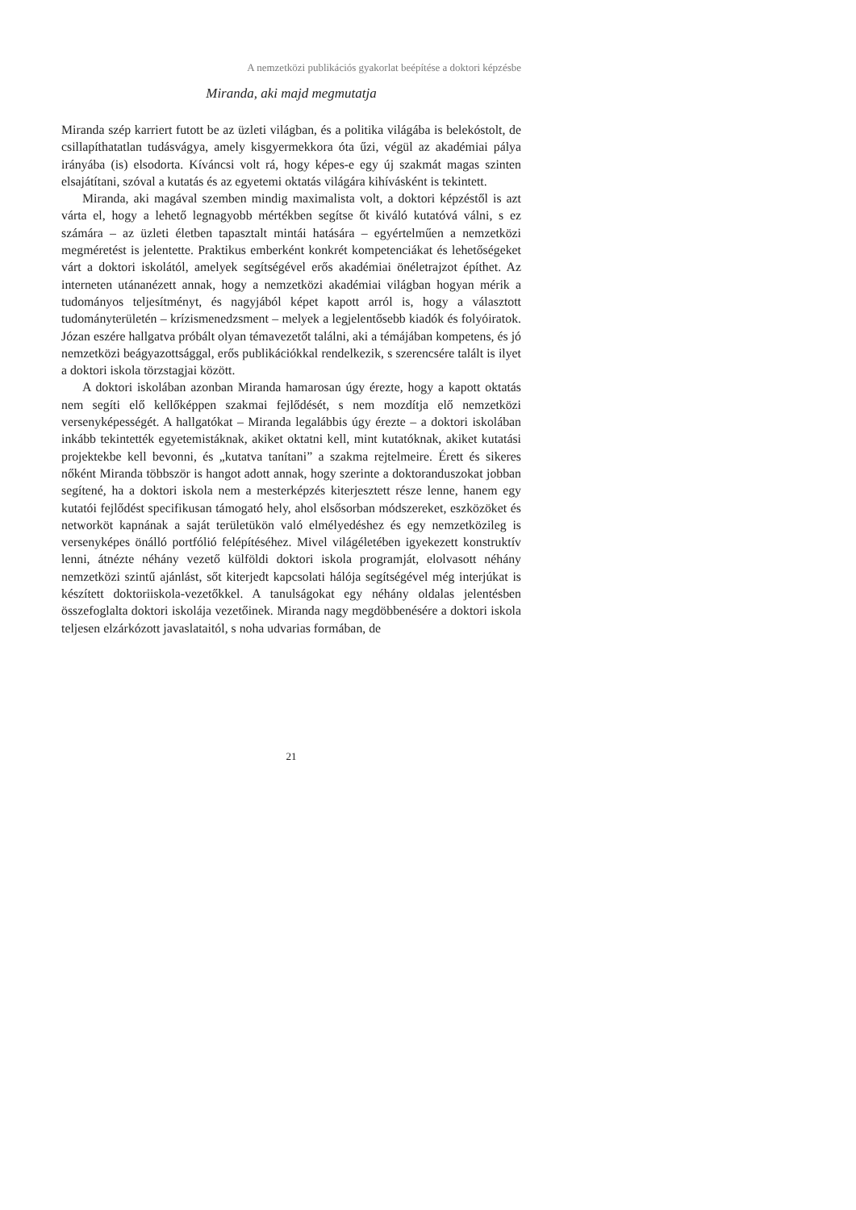A nemzetközi publikációs gyakorlat beépítése a doktori képzésbe
Miranda, aki majd megmutatja
Miranda szép karriert futott be az üzleti világban, és a politika világába is belekóstolt, de csillapíthatatlan tudásvágya, amely kisgyermekkora óta űzi, végül az akadémiai pálya irányába (is) elsodorta. Kíváncsi volt rá, hogy képes-e egy új szakmát magas szinten elsajátítani, szóval a kutatás és az egyetemi oktatás világára kihívásként is tekintett.
Miranda, aki magával szemben mindig maximalista volt, a doktori képzéstől is azt várta el, hogy a lehető legnagyobb mértékben segítse őt kiváló kutatóvá válni, s ez számára – az üzleti életben tapasztalt mintái hatására – egyértelműen a nemzetközi megméretést is jelentette. Praktikus emberként konkrét kompetenciákat és lehetőségeket várt a doktori iskolától, amelyek segítségével erős akadémiai önéletrajzot építhet. Az interneten utánanézett annak, hogy a nemzetközi akadémiai világban hogyan mérik a tudományos teljesítményt, és nagyjából képet kapott arról is, hogy a választott tudományterületén – krízismenedzsment – melyek a legjelentősebb kiadók és folyóiratok. Józan eszére hallgatva próbált olyan témavezetőt találni, aki a témájában kompetens, és jó nemzetközi beágyazottsággal, erős publikációkkal rendelkezik, s szerencsére talált is ilyet a doktori iskola törzstagjai között.
A doktori iskolában azonban Miranda hamarosan úgy érezte, hogy a kapott oktatás nem segíti elő kellőképpen szakmai fejlődését, s nem mozdítja elő nemzetközi versenyképességét. A hallgatókat – Miranda legalábbis úgy érezte – a doktori iskolában inkább tekintették egyetemistáknak, akiket oktatni kell, mint kutatóknak, akiket kutatási projektekbe kell bevonni, és „kutatva tanítani” a szakma rejtelmeire. Érett és sikeres nőként Miranda többször is hangot adott annak, hogy szerinte a doktoranduszokat jobban segítené, ha a doktori iskola nem a mesterképzés kiterjesztett része lenne, hanem egy kutatói fejlődést specifikusan támogató hely, ahol elsősorban módszereket, eszközöket és networköt kapnának a saját területükön való elmélyedéshez és egy nemzetközileg is versenyképes önálló portfólió felépítéséhez. Mivel világéletében igyekezett konstruktív lenni, átnézte néhány vezető külföldi doktori iskola programját, elolvasott néhány nemzetközi szintű ajánlást, sőt kiterjedt kapcsolati hálója segítségével még interjúkat is készített doktoriiskola-vezetőkkel. A tanulságokat egy néhány oldalas jelentésben összefoglalta doktori iskolája vezetőinek. Miranda nagy megdöbbenésére a doktori iskola teljesen elzárkózott javaslataitól, s noha udvarias formában, de
21